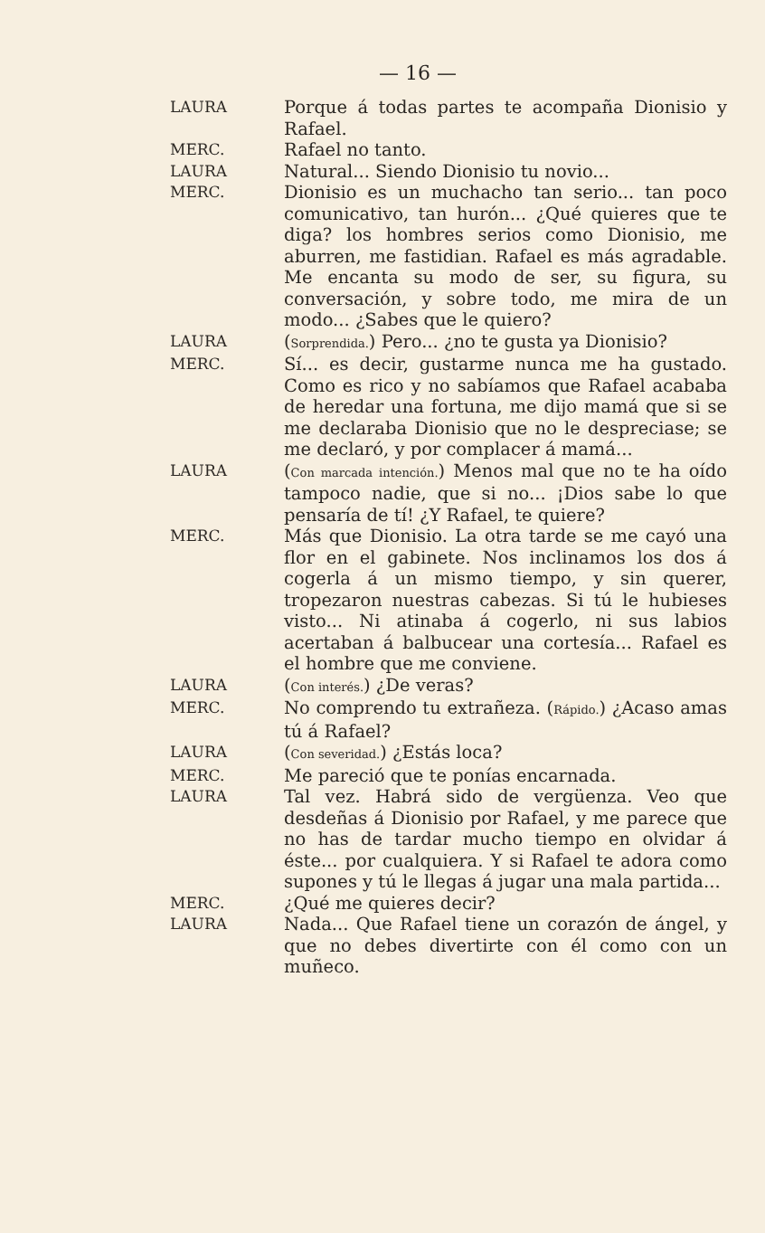— 16 —
LAURA Porque á todas partes te acompaña Dionisio y Rafael.
MERC. Rafael no tanto.
LAURA Natural... Siendo Dionisio tu novio...
MERC. Dionisio es un muchacho tan serio... tan poco comunicativo, tan hurón... ¿Qué quieres que te diga? los hombres serios como Dionisio, me aburren, me fastidian. Rafael es más agradable. Me encanta su modo de ser, su figura, su conversación, y sobre todo, me mira de un modo... ¿Sabes que le quiero?
LAURA (Sorprendida.) Pero... ¿no te gusta ya Dionisio?
MERC. Sí... es decir, gustarme nunca me ha gustado. Como es rico y no sabíamos que Rafael acababa de heredar una fortuna, me dijo mamá que si se me declaraba Dionisio que no le despreciase; se me declaró, y por complacer á mamá...
LAURA (Con marcada intención.) Menos mal que no te ha oído tampoco nadie, que si no... ¡Dios sabe lo que pensaría de tí! ¿Y Rafael, te quiere?
MERC. Más que Dionisio. La otra tarde se me cayó una flor en el gabinete. Nos inclinamos los dos á cogerla á un mismo tiempo, y sin querer, tropezaron nuestras cabezas. Si tú le hubieses visto... Ni atinaba á cogerlo, ni sus labios acertaban á balbucear una cortesía... Rafael es el hombre que me conviene.
LAURA (Con interés.) ¿De veras?
MERC. No comprendo tu extrañeza. (Rápido.) ¿Acaso amas tú á Rafael?
LAURA (Con severidad.) ¿Estás loca?
MERC. Me pareció que te ponías encarnada.
LAURA Tal vez. Habrá sido de vergüenza. Veo que desdeñas á Dionisio por Rafael, y me parece que no has de tardar mucho tiempo en olvidar á éste... por cualquiera. Y si Rafael te adora como supones y tú le llegas á jugar una mala partida...
MERC. ¿Qué me quieres decir?
LAURA Nada... Que Rafael tiene un corazón de ángel, y que no debes divertirte con él como con un muñeco.